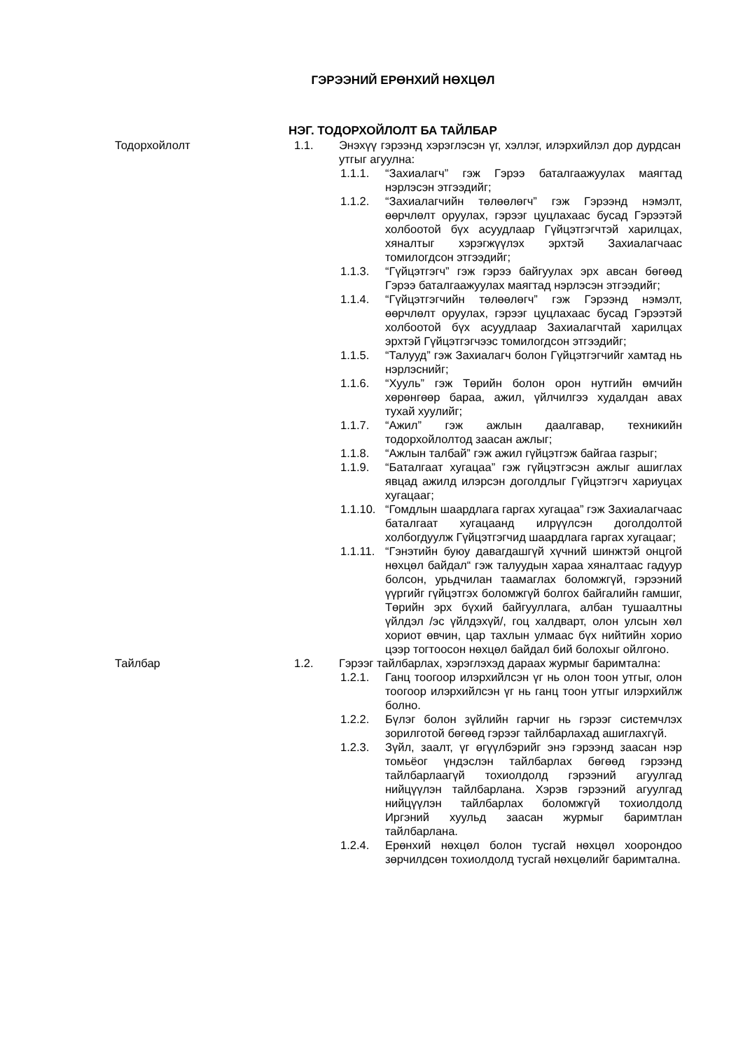ГЭРЭЭНИЙ ЕРӨНХИЙ НӨХЦӨЛ
НЭГ. ТОДОРХОЙЛОЛТ БА ТАЙЛБАР
Тодорхойлолт 1.1. Энэхүү гэрээнд хэрэглэсэн үг, хэллэг, илэрхийлэл дор дурдсан утгыг агуулна:
1.1.1. “Захиалагч” гэж Гэрээ баталгаажуулах маягтад нэрлэсэн этгээдийг;
1.1.2. “Захиалагчийн төлөөлөгч” гэж Гэрээнд нэмэлт, өөрчлөлт оруулах, гэрээг цуцлахаас бусад Гэрээтэй холбоотой бүх асуудлаар Гүйцэтгэгчтэй харилцах, хяналтыг хэрэгжүүлэх эрхтэй Захиалагчаас томилогдсон этгээдийг;
1.1.3. “Гүйцэтгэгч” гэж гэрээ байгуулах эрх авсан бөгөөд Гэрээ баталгаажуулах маягтад нэрлэсэн этгээдийг;
1.1.4. “Гүйцэтгэгчийн төлөөлөгч” гэж Гэрээнд нэмэлт, өөрчлөлт оруулах, гэрээг цуцлахаас бусад Гэрээтэй холбоотой бүх асуудлаар Захиалагчтай харилцах эрхтэй Гүйцэтгэгчээс томилогдсон этгээдийг;
1.1.5. “Талууд” гэж Захиалагч болон Гүйцэтгэгчийг хамтад нь нэрлэснийг;
1.1.6. “Хууль” гэж Төрийн болон орон нутгийн өмчийн хөрөнгөөр бараа, ажил, үйлчилгээ худалдан авах тухай хуулийг;
1.1.7. “Ажил” гэж ажлын даалгавар, техникийн тодорхойлолтод заасан ажлыг;
1.1.8. “Ажлын талбай” гэж ажил гүйцэтгэж байгаа газрыг;
1.1.9. “Баталгаат хугацаа” гэж гүйцэтгэсэн ажлыг ашиглах явцад ажилд илэрсэн доголдлыг Гүйцэтгэгч хариуцах хугацааг;
1.1.10.
“Гомдлын шаардлага гаргах хугацаа” гэж Захиалагчаас баталгаат хугацаанд илрүүлсэн доголдолтой холбогдуулж Гүйцэтгэгчид шаардлага гаргах хугацааг;
1.1.11.
“Гэнэтийн буюу давагдашгүй хүчний шинжтэй онцгой нөхцөл байдал“ гэж талуудын хараа хяналтаас гадуур болсон, урьдчилан таамаглах боломжгүй, гэрээний үүргийг гүйцэтгэх боломжгүй болгох байгалийн гамшиг, Төрийн эрх бүхий байгууллага, албан тушаалтны үйлдэл /эс үйлдэхүй/, гоц халдварт, олон улсын хөл хориот өвчин, цар тахлын улмаас бүх нийтийн хорио цээр тогтоосон нөхцөл байдал бий болохыг ойлгоно.
Тайлбар 1.2. Гэрээг тайлбарлах, хэрэглэхэд дараах журмыг баримтална:
1.2.1. Ганц тоогоор илэрхийлсэн үг нь олон тоон утгыг, олон тоогоор илэрхийлсэн үг нь ганц тоон утгыг илэрхийлж болно.
1.2.2. Бүлэг болон зүйлийн гарчиг нь гэрээг системчлэх зорилготой бөгөөд гэрээг тайлбарлахад ашиглахгүй.
1.2.3. Зүйл, заалт, үг өгүүлбэрийг энэ гэрээнд заасан нэр томьёог үндэслэн тайлбарлах бөгөөд гэрээнд тайлбарлаагүй тохиолдолд гэрээний агуулгад нийцүүлэн тайлбарлана. Хэрэв гэрээний агуулгад нийцүүлэн тайлбарлах боломжгүй тохиолдолд Иргэний хуульд заасан журмыг баримтлан тайлбарлана.
1.2.4. Ерөнхий нөхцөл болон тусгай нөхцөл хоорондоо зөрчилдсөн тохиолдолд тусгай нөхцөлийг баримтална.